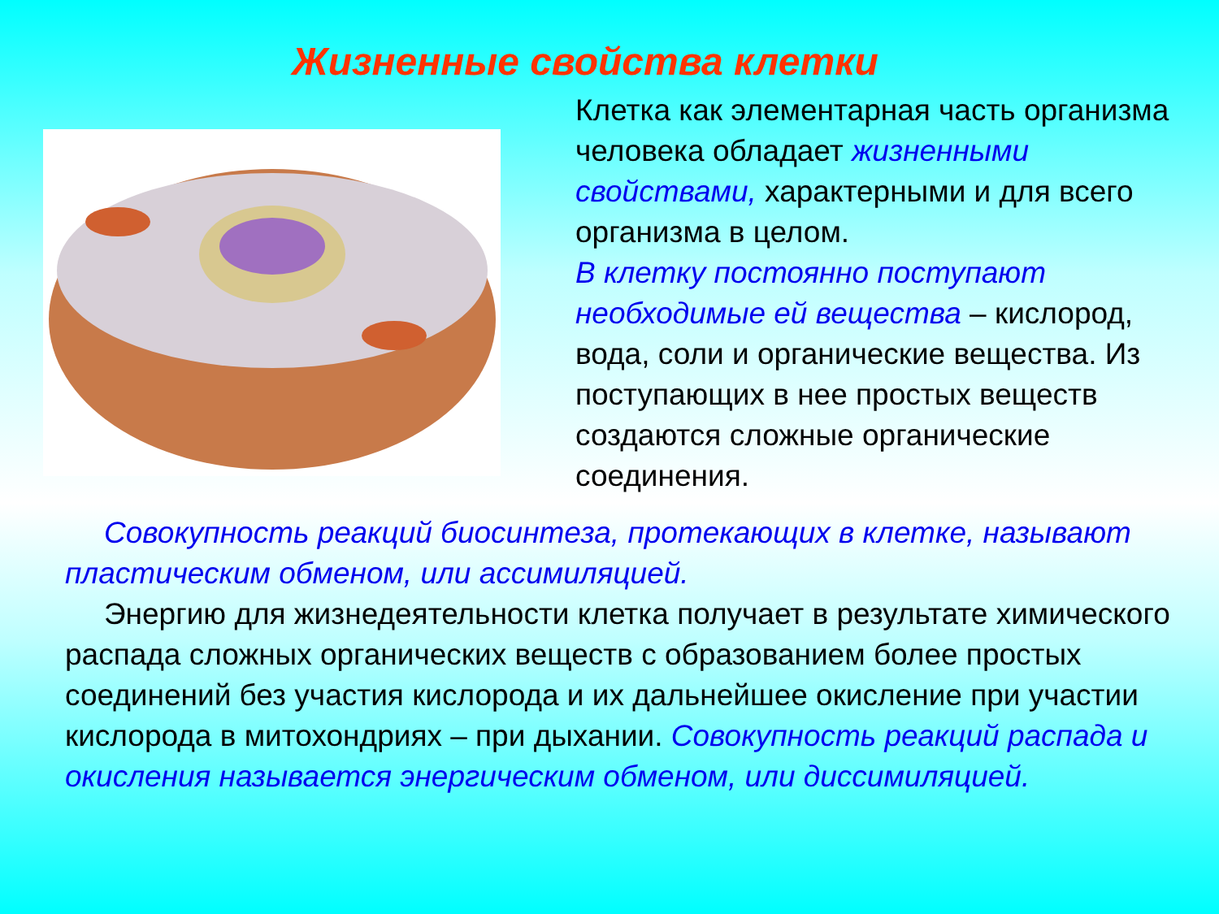Жизненные свойства клетки
Клетка как элементарная часть организма человека обладает жизненными свойствами, характерными и для всего организма в целом.
В клетку постоянно поступают необходимые ей вещества – кислород, вода, соли и органические вещества. Из поступающих в нее простых веществ создаются сложные органические соединения.
Совокупность реакций биосинтеза, протекающих в клетке, называют пластическим обменом, или ассимиляцией.
Энергию для жизнедеятельности клетка получает в результате химического распада сложных органических веществ с образованием более простых соединений без участия кислорода и их дальнейшее окисление при участии кислорода в митохондриях – при дыхании. Совокупность реакций распада и окисления называется энергическим обменом, или диссимиляцией.